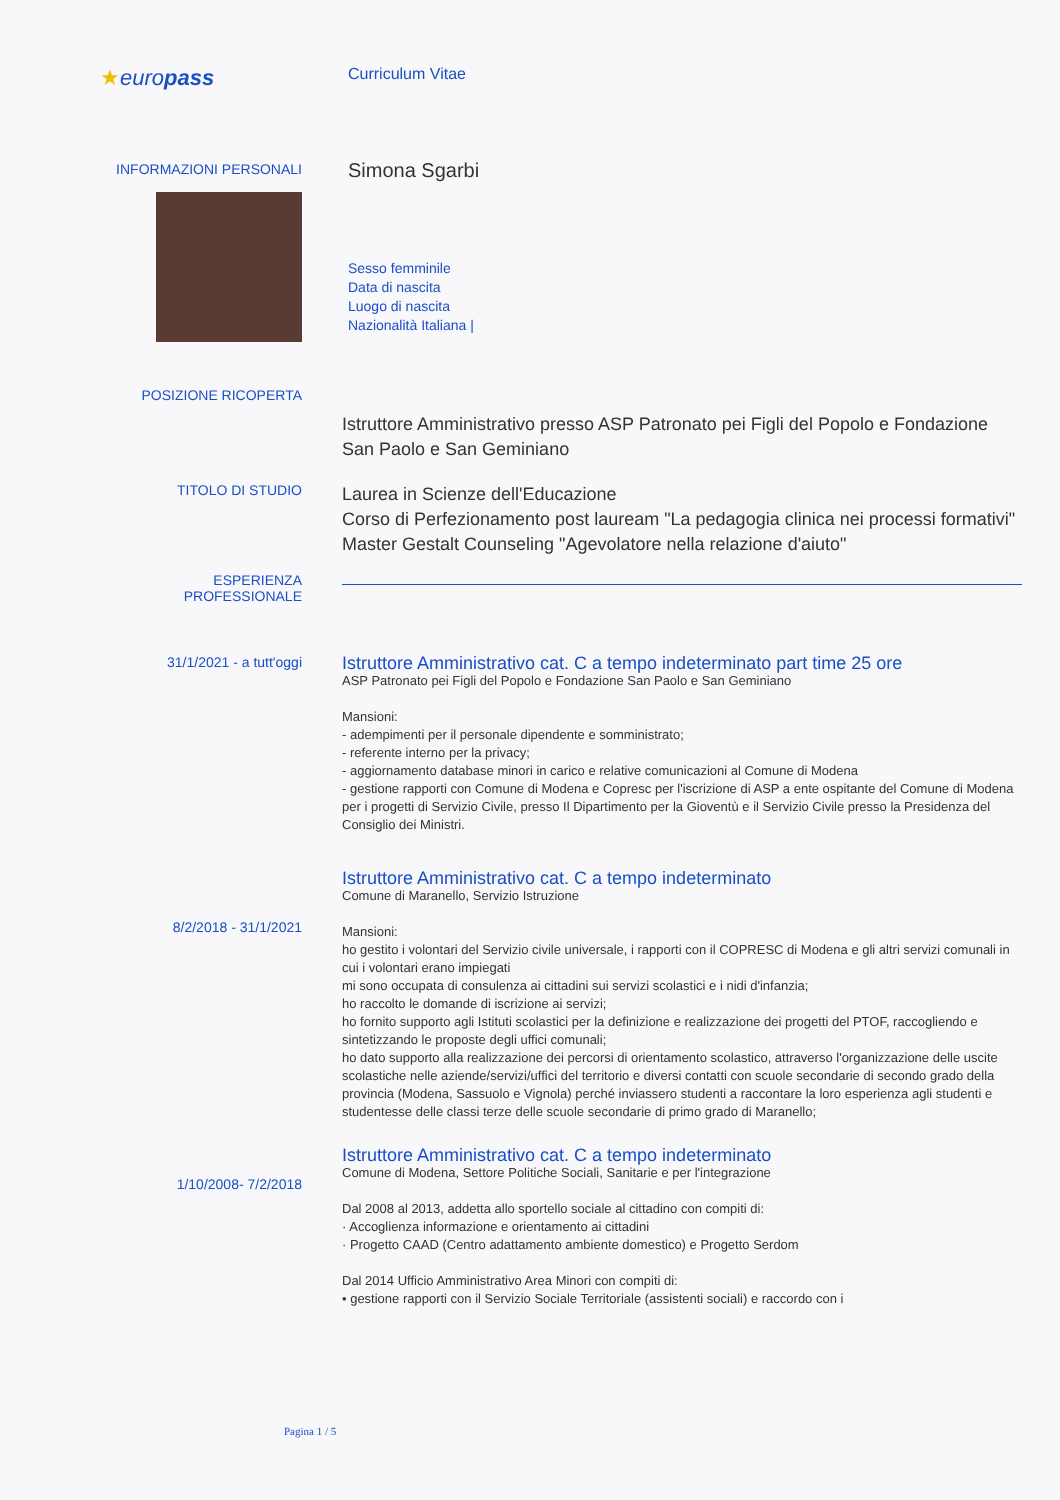★europass
Curriculum Vitae
INFORMAZIONI PERSONALI
Simona Sgarbi
Sesso femminile
Data di nascita
Luogo di nascita
Nazionalità Italiana |
POSIZIONE RICOPERTA
Istruttore Amministrativo presso ASP Patronato pei Figli del Popolo e Fondazione San Paolo e San Geminiano
TITOLO DI STUDIO
Laurea in Scienze dell'Educazione
Corso di Perfezionamento post lauream "La pedagogia clinica nei processi formativi"
Master Gestalt Counseling "Agevolatore nella relazione d'aiuto"
ESPERIENZA
PROFESSIONALE
31/1/2021 - a tutt'oggi
Istruttore Amministrativo cat. C a tempo indeterminato part time 25 ore
ASP Patronato pei Figli del Popolo e Fondazione San Paolo e San Geminiano
Mansioni:
- adempimenti per il personale dipendente e somministrato;
- referente interno per la privacy;
- aggiornamento database minori in carico e relative comunicazioni al Comune di Modena
- gestione rapporti con Comune di Modena e Copresc per l'iscrizione di ASP a ente ospitante del Comune di Modena per i progetti di Servizio Civile, presso Il Dipartimento per la Gioventù e il Servizio Civile presso la Presidenza del Consiglio dei Ministri.
8/2/2018 - 31/1/2021
Istruttore Amministrativo cat. C a tempo indeterminato
Comune di Maranello, Servizio Istruzione
Mansioni:
ho gestito i volontari del Servizio civile universale, i rapporti con il COPRESC di Modena e gli altri servizi comunali in cui i volontari erano impiegati
mi sono occupata di consulenza ai cittadini sui servizi scolastici e i nidi d'infanzia;
ho raccolto le domande di iscrizione ai servizi;
ho fornito supporto agli Istituti scolastici per la definizione e realizzazione dei progetti del PTOF, raccogliendo e sintetizzando le proposte degli uffici comunali;
ho dato supporto alla realizzazione dei percorsi di orientamento scolastico, attraverso l'organizzazione delle uscite scolastiche nelle aziende/servizi/uffici del territorio e diversi contatti con scuole secondarie di secondo grado della provincia (Modena, Sassuolo e Vignola) perché inviassero studenti a raccontare la loro esperienza agli studenti e studentesse delle classi terze delle scuole secondarie di primo grado di Maranello;
1/10/2008- 7/2/2018
Istruttore Amministrativo cat. C a tempo indeterminato
Comune di Modena, Settore Politiche Sociali, Sanitarie e per l'integrazione
Dal 2008 al 2013, addetta allo sportello sociale al cittadino con compiti di:
· Accoglienza informazione e orientamento ai cittadini
· Progetto CAAD (Centro adattamento ambiente domestico) e Progetto Serdom
Dal 2014 Ufficio Amministrativo Area Minori con compiti di:
• gestione rapporti con il Servizio Sociale Territoriale (assistenti sociali) e raccordo con i
Pagina 1 / 5